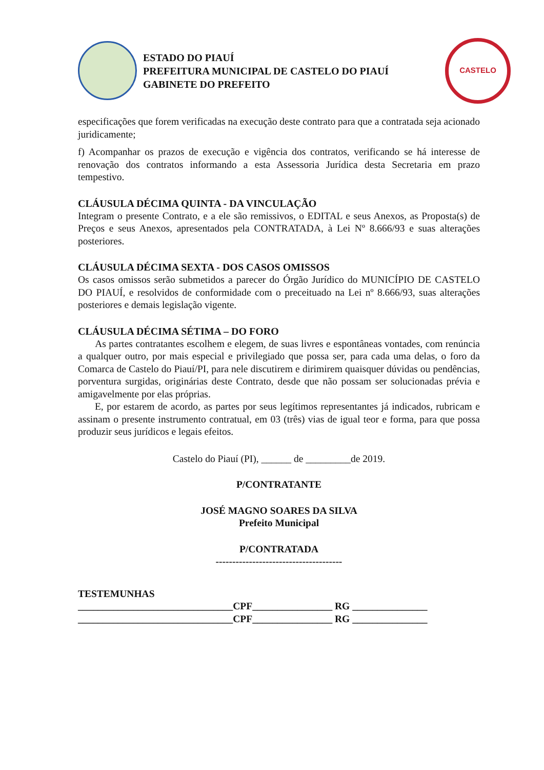ESTADO DO PIAUÍ
PREFEITURA MUNICIPAL DE CASTELO DO PIAUÍ
GABINETE DO PREFEITO
CASTELO
especificações que forem verificadas na execução deste contrato para que a contratada seja acionado juridicamente;
f) Acompanhar os prazos de execução e vigência dos contratos, verificando se há interesse de renovação dos contratos informando a esta Assessoria Jurídica desta Secretaria em prazo tempestivo.
CLÁUSULA DÉCIMA QUINTA - DA VINCULAÇÃO
Integram o presente Contrato, e a ele são remissivos, o EDITAL e seus Anexos, as Proposta(s) de Preços e seus Anexos, apresentados pela CONTRATADA, à Lei Nº 8.666/93 e suas alterações posteriores.
CLÁUSULA DÉCIMA SEXTA - DOS CASOS OMISSOS
Os casos omissos serão submetidos a parecer do Órgão Jurídico do MUNICÍPIO DE CASTELO DO PIAUÍ, e resolvidos de conformidade com o preceituado na Lei nº 8.666/93, suas alterações posteriores e demais legislação vigente.
CLÁUSULA DÉCIMA SÉTIMA – DO FORO
As partes contratantes escolhem e elegem, de suas livres e espontâneas vontades, com renúncia a qualquer outro, por mais especial e privilegiado que possa ser, para cada uma delas, o foro da Comarca de Castelo do Piauí/PI, para nele discutirem e dirimirem quaisquer dúvidas ou pendências, porventura surgidas, originárias deste Contrato, desde que não possam ser solucionadas prévia e amigavelmente por elas próprias.
E, por estarem de acordo, as partes por seus legítimos representantes já indicados, rubricam e assinam o presente instrumento contratual, em 03 (três) vias de igual teor e forma, para que possa produzir seus jurídicos e legais efeitos.
Castelo do Piauí (PI), ______ de _________de 2019.
P/CONTRATANTE
JOSÉ MAGNO SOARES DA SILVA
Prefeito Municipal
P/CONTRATADA
--------------------------------------
TESTEMUNHAS
_______________________________CPF________________ RG _______________
_______________________________CPF________________ RG _______________